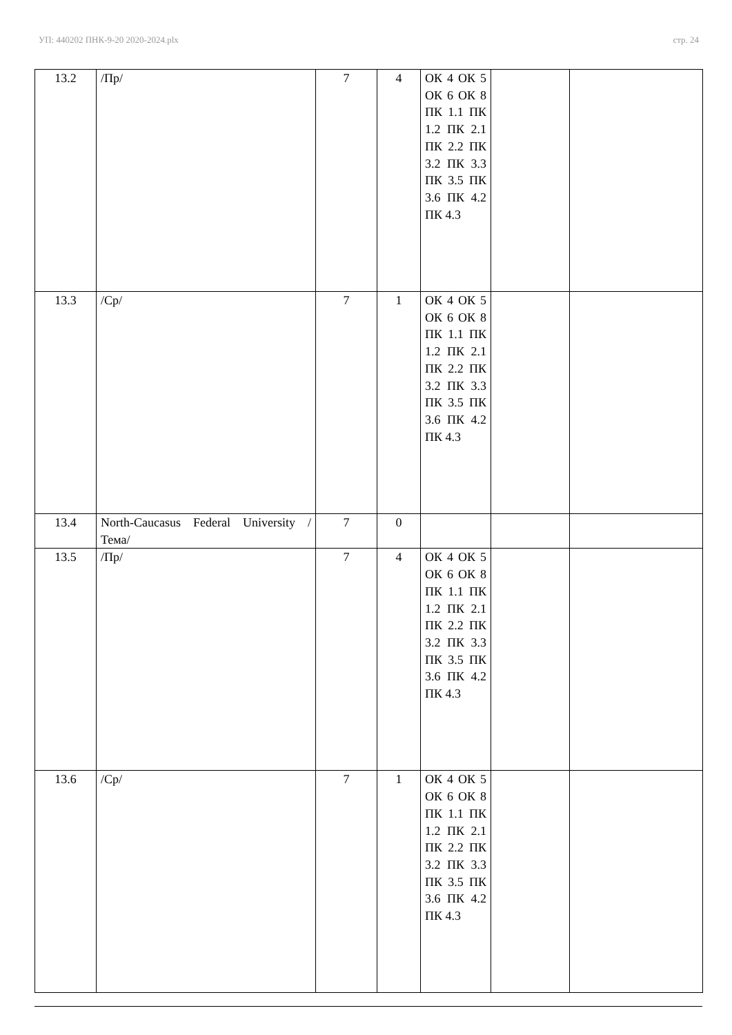УП: 440202 ПНК-9-20 2020-2024.plx стр. 24
| 13.2 | /Пр/ | 7 | 4 | ОК 4 ОК 5 ОК 6 ОК 8 ПК 1.1 ПК 1.2 ПК 2.1 ПК 2.2 ПК 3.2 ПК 3.3 ПК 3.5 ПК 3.6 ПК 4.2 ПК 4.3 | | |
| 13.3 | /Ср/ | 7 | 1 | ОК 4 ОК 5 ОК 6 ОК 8 ПК 1.1 ПК 1.2 ПК 2.1 ПК 2.2 ПК 3.2 ПК 3.3 ПК 3.5 ПК 3.6 ПК 4.2 ПК 4.3 | | |
| 13.4 | North-Caucasus Federal University /Тема/ | 7 | 0 | | | |
| 13.5 | /Пр/ | 7 | 4 | ОК 4 ОК 5 ОК 6 ОК 8 ПК 1.1 ПК 1.2 ПК 2.1 ПК 2.2 ПК 3.2 ПК 3.3 ПК 3.5 ПК 3.6 ПК 4.2 ПК 4.3 | | |
| 13.6 | /Ср/ | 7 | 1 | ОК 4 ОК 5 ОК 6 ОК 8 ПК 1.1 ПК 1.2 ПК 2.1 ПК 2.2 ПК 3.2 ПК 3.3 ПК 3.5 ПК 3.6 ПК 4.2 ПК 4.3 | | |